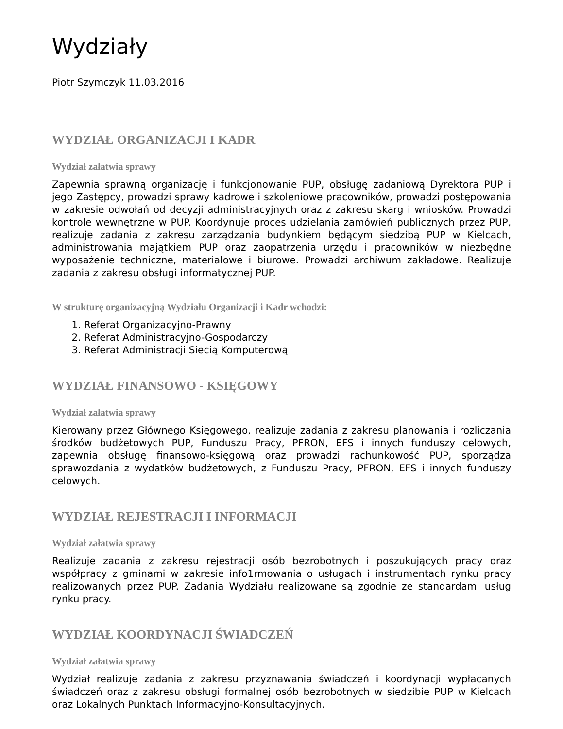Wydziały
Piotr Szymczyk 11.03.2016
WYDZIAŁ ORGANIZACJI I KADR
Wydział załatwia sprawy
Zapewnia sprawną organizację i funkcjonowanie PUP, obsługę zadaniową Dyrektora PUP i jego Zastępcy, prowadzi sprawy kadrowe i szkoleniowe pracowników, prowadzi postępowania w zakresie odwołań od decyzji administracyjnych oraz z zakresu skarg i wniosków. Prowadzi kontrole wewnętrzne w PUP. Koordynuje proces udzielania zamówień publicznych przez PUP, realizuje zadania z zakresu zarządzania budynkiem będącym siedzibą PUP w Kielcach, administrowania majątkiem PUP oraz zaopatrzenia urzędu i pracowników w niezbędne wyposażenie techniczne, materiałowe i biurowe. Prowadzi archiwum zakładowe. Realizuje zadania z zakresu obsługi informatycznej PUP.
W strukturę organizacyjną Wydziału Organizacji i Kadr wchodzi:
1. Referat Organizacyjno-Prawny
2. Referat Administracyjno-Gospodarczy
3. Referat Administracji Siecią Komputerową
WYDZIAŁ FINANSOWO - KSIĘGOWY
Wydział załatwia sprawy
Kierowany przez Głównego Księgowego, realizuje zadania z zakresu planowania i rozliczania środków budżetowych PUP, Funduszu Pracy, PFRON, EFS i innych funduszy celowych, zapewnia obsługę finansowo-księgową oraz prowadzi rachunkowość PUP, sporządza sprawozdania z wydatków budżetowych, z Funduszu Pracy, PFRON, EFS i innych funduszy celowych.
WYDZIAŁ REJESTRACJI I INFORMACJI
Wydział załatwia sprawy
Realizuje zadania z zakresu rejestracji osób bezrobotnych i poszukujących pracy oraz współpracy z gminami w zakresie info1rmowania o usługach i instrumentach rynku pracy realizowanych przez PUP. Zadania Wydziału realizowane są zgodnie ze standardami usług rynku pracy.
WYDZIAŁ KOORDYNACJI ŚWIADCZEŃ
Wydział załatwia sprawy
Wydział realizuje zadania z zakresu przyznawania świadczeń i koordynacji wypłacanych świadczeń oraz z zakresu obsługi formalnej osób bezrobotnych w siedzibie PUP w Kielcach oraz Lokalnych Punktach Informacyjno-Konsultacyjnych.